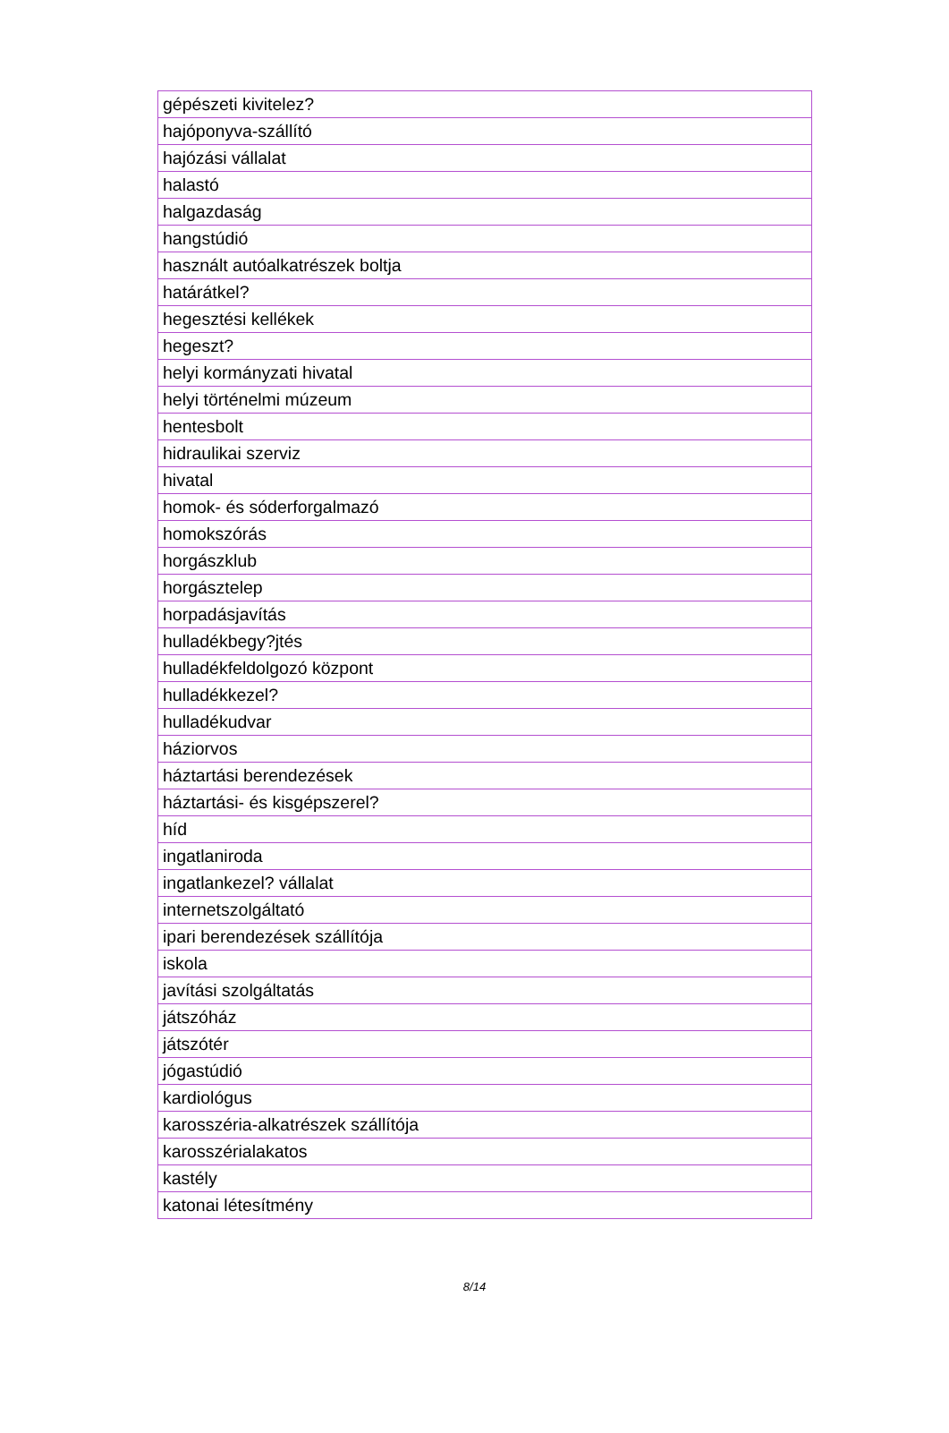| gépészeti kivitelez? |
| hajóponyva-szállító |
| hajózási vállalat |
| halastó |
| halgazdaság |
| hangstúdió |
| használt autóalkatrészek boltja |
| határátkel? |
| hegesztési kellékek |
| hegeszt? |
| helyi kormányzati hivatal |
| helyi történelmi múzeum |
| hentesbolt |
| hidraulikai szerviz |
| hivatal |
| homok- és sóderforgalmazó |
| homokszórás |
| horgászklub |
| horgásztelep |
| horpadásjavítás |
| hulladékbegy?jtés |
| hulladékfeldolgozó központ |
| hulladékkezel? |
| hulladékudvar |
| háziorvos |
| háztartási berendezések |
| háztartási- és kisgépszerel? |
| híd |
| ingatlaniroda |
| ingatlankezel? vállalat |
| internetszolgáltató |
| ipari berendezések szállítója |
| iskola |
| javítási szolgáltatás |
| játszóház |
| játszótér |
| jógastúdió |
| kardiológus |
| karosszéria-alkatrészek szállítója |
| karosszérialakatos |
| kastély |
| katonai létesítmény |
8/14